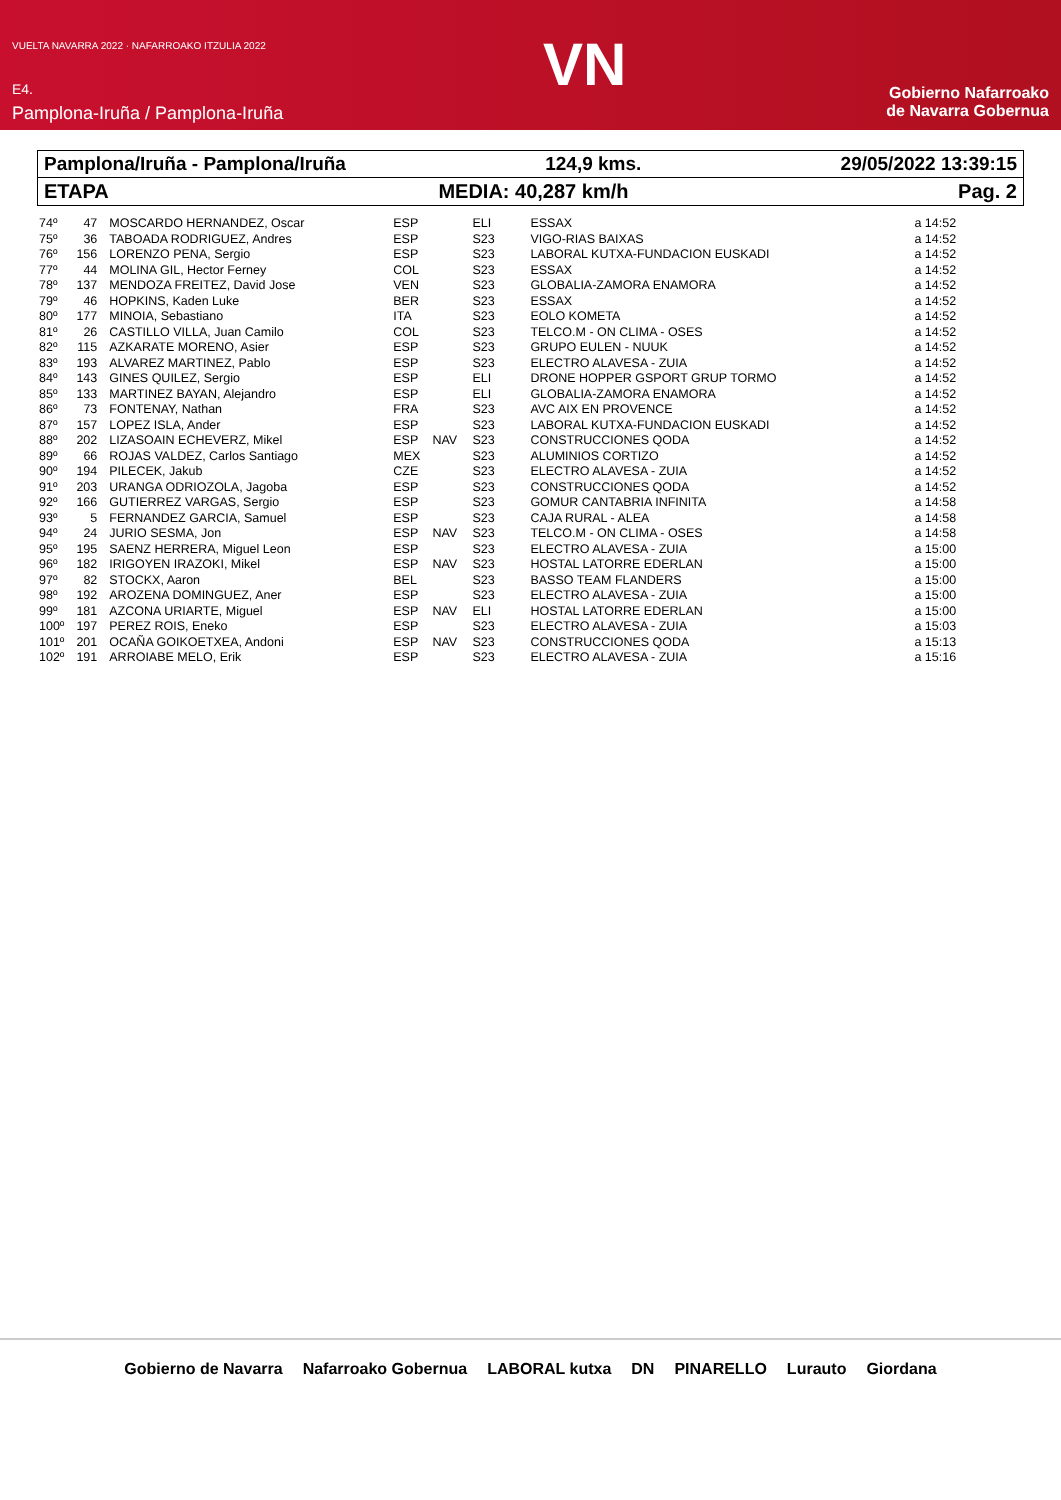VUELTA NAVARRA 2022 · NAFARROAKO ITZULIA 2022
E4.
Pamplona-Iruña / Pamplona-Iruña
VN
Gobierno Nafarroako
de Navarra Gobernua
Pamplona/Iruña - Pamplona/Iruña 124,9 kms. 29/05/2022 13:39:15
ETAPA MEDIA: 40,287 km/h Pag. 2
| 74º | 47 | MOSCARDO HERNANDEZ, Oscar | ESP | | ELI | ESSAX | a 14:52 |
| 75º | 36 | TABOADA RODRIGUEZ, Andres | ESP | | S23 | VIGO-RIAS BAIXAS | a 14:52 |
| 76º | 156 | LORENZO PENA, Sergio | ESP | | S23 | LABORAL KUTXA-FUNDACION EUSKADI | a 14:52 |
| 77º | 44 | MOLINA GIL, Hector Ferney | COL | | S23 | ESSAX | a 14:52 |
| 78º | 137 | MENDOZA FREITEZ, David Jose | VEN | | S23 | GLOBALIA-ZAMORA ENAMORA | a 14:52 |
| 79º | 46 | HOPKINS, Kaden Luke | BER | | S23 | ESSAX | a 14:52 |
| 80º | 177 | MINOIA, Sebastiano | ITA | | S23 | EOLO KOMETA | a 14:52 |
| 81º | 26 | CASTILLO VILLA, Juan Camilo | COL | | S23 | TELCO.M - ON CLIMA - OSES | a 14:52 |
| 82º | 115 | AZKARATE MORENO, Asier | ESP | | S23 | GRUPO EULEN - NUUK | a 14:52 |
| 83º | 193 | ALVAREZ MARTINEZ, Pablo | ESP | | S23 | ELECTRO ALAVESA - ZUIA | a 14:52 |
| 84º | 143 | GINES QUILEZ, Sergio | ESP | | ELI | DRONE HOPPER GSPORT GRUP TORMO | a 14:52 |
| 85º | 133 | MARTINEZ BAYAN, Alejandro | ESP | | ELI | GLOBALIA-ZAMORA ENAMORA | a 14:52 |
| 86º | 73 | FONTENAY, Nathan | FRA | | S23 | AVC AIX EN PROVENCE | a 14:52 |
| 87º | 157 | LOPEZ ISLA, Ander | ESP | | S23 | LABORAL KUTXA-FUNDACION EUSKADI | a 14:52 |
| 88º | 202 | LIZASOAIN ECHEVERZ, Mikel | ESP | NAV | S23 | CONSTRUCCIONES QODA | a 14:52 |
| 89º | 66 | ROJAS VALDEZ, Carlos Santiago | MEX | | S23 | ALUMINIOS CORTIZO | a 14:52 |
| 90º | 194 | PILECEK, Jakub | CZE | | S23 | ELECTRO ALAVESA - ZUIA | a 14:52 |
| 91º | 203 | URANGA ODRIOZOLA, Jagoba | ESP | | S23 | CONSTRUCCIONES QODA | a 14:52 |
| 92º | 166 | GUTIERREZ VARGAS, Sergio | ESP | | S23 | GOMUR CANTABRIA INFINITA | a 14:58 |
| 93º | 5 | FERNANDEZ GARCIA, Samuel | ESP | | S23 | CAJA RURAL - ALEA | a 14:58 |
| 94º | 24 | JURIO SESMA, Jon | ESP | NAV | S23 | TELCO.M - ON CLIMA - OSES | a 14:58 |
| 95º | 195 | SAENZ HERRERA, Miguel Leon | ESP | | S23 | ELECTRO ALAVESA - ZUIA | a 15:00 |
| 96º | 182 | IRIGOYEN IRAZOKI, Mikel | ESP | NAV | S23 | HOSTAL LATORRE EDERLAN | a 15:00 |
| 97º | 82 | STOCKX, Aaron | BEL | | S23 | BASSO TEAM FLANDERS | a 15:00 |
| 98º | 192 | AROZENA DOMINGUEZ, Aner | ESP | | S23 | ELECTRO ALAVESA - ZUIA | a 15:00 |
| 99º | 181 | AZCONA URIARTE, Miguel | ESP | NAV | ELI | HOSTAL LATORRE EDERLAN | a 15:00 |
| 100º | 197 | PEREZ ROIS, Eneko | ESP | | S23 | ELECTRO ALAVESA - ZUIA | a 15:03 |
| 101º | 201 | OCAÑA GOIKOETXEA, Andoni | ESP | NAV | S23 | CONSTRUCCIONES QODA | a 15:13 |
| 102º | 191 | ARROIABE MELO, Erik | ESP | | S23 | ELECTRO ALAVESA - ZUIA | a 15:16 |
Gobierno de Navarra Nafarroako Gobernua LABORAL kutxa DN PINARELLO Lurauto Giordana